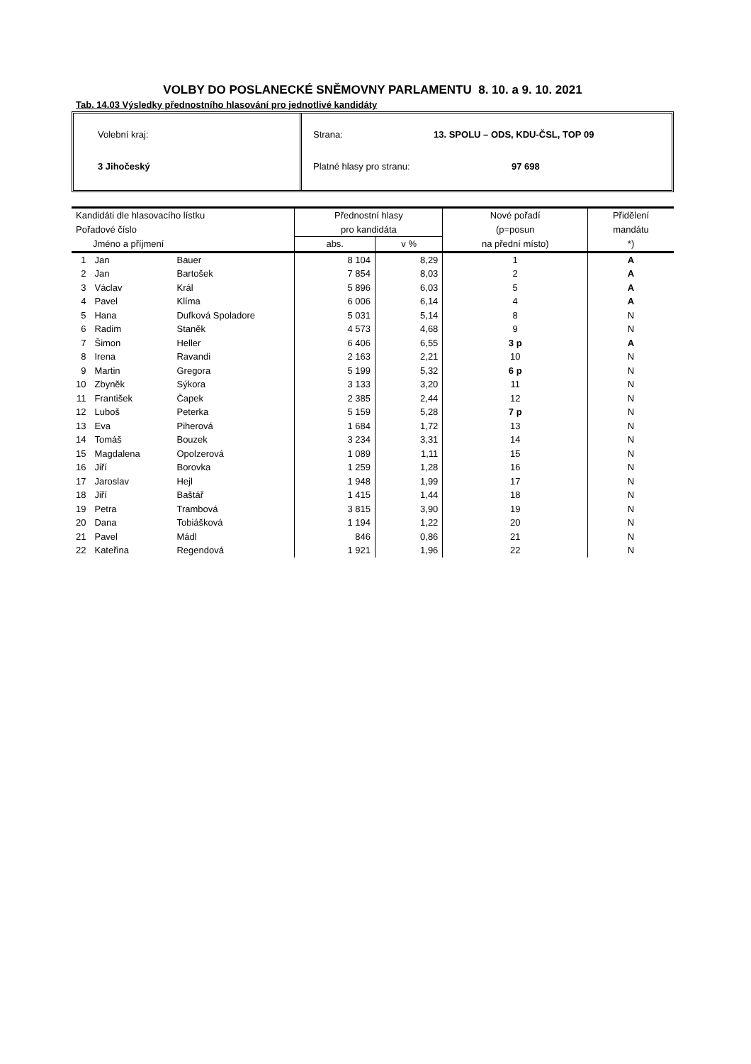VOLBY DO POSLANECKÉ SNĚMOVNY PARLAMENTU 8. 10. a 9. 10. 2021
Tab. 14.03 Výsledky přednostního hlasování pro jednotlivé kandidáty
Volební kraj:
3 Jihočeský
Strana: 13. SPOLU – ODS, KDU-ČSL, TOP 09
Platné hlasy pro stranu: 97 698
| Kandidáti dle hlasovacího lístku | | | Přednostní hlasy | | Nové pořadí | Přidělení |
| --- | --- | --- | --- | --- | --- | --- |
| Pořadové číslo | | | pro kandidáta | | (p=posun | mandátu |
| Jméno a příjmení | | | abs. | v % | na přední místo) | *) |
| 1 | Jan | Bauer | 8 104 | 8,29 | 1 | A |
| 2 | Jan | Bartošek | 7 854 | 8,03 | 2 | A |
| 3 | Václav | Král | 5 896 | 6,03 | 5 | A |
| 4 | Pavel | Klíma | 6 006 | 6,14 | 4 | A |
| 5 | Hana | Dufková Spoladore | 5 031 | 5,14 | 8 | N |
| 6 | Radim | Staněk | 4 573 | 4,68 | 9 | N |
| 7 | Šimon | Heller | 6 406 | 6,55 | 3 p | A |
| 8 | Irena | Ravandi | 2 163 | 2,21 | 10 | N |
| 9 | Martin | Gregora | 5 199 | 5,32 | 6 p | N |
| 10 | Zbyněk | Sýkora | 3 133 | 3,20 | 11 | N |
| 11 | František | Čapek | 2 385 | 2,44 | 12 | N |
| 12 | Luboš | Peterka | 5 159 | 5,28 | 7 p | N |
| 13 | Eva | Piherová | 1 684 | 1,72 | 13 | N |
| 14 | Tomáš | Bouzek | 3 234 | 3,31 | 14 | N |
| 15 | Magdalena | Opolzerová | 1 089 | 1,11 | 15 | N |
| 16 | Jiří | Borovka | 1 259 | 1,28 | 16 | N |
| 17 | Jaroslav | Hejl | 1 948 | 1,99 | 17 | N |
| 18 | Jiří | Baštář | 1 415 | 1,44 | 18 | N |
| 19 | Petra | Trambová | 3 815 | 3,90 | 19 | N |
| 20 | Dana | Tobiášková | 1 194 | 1,22 | 20 | N |
| 21 | Pavel | Mádl | 846 | 0,86 | 21 | N |
| 22 | Kateřina | Regendová | 1 921 | 1,96 | 22 | N |